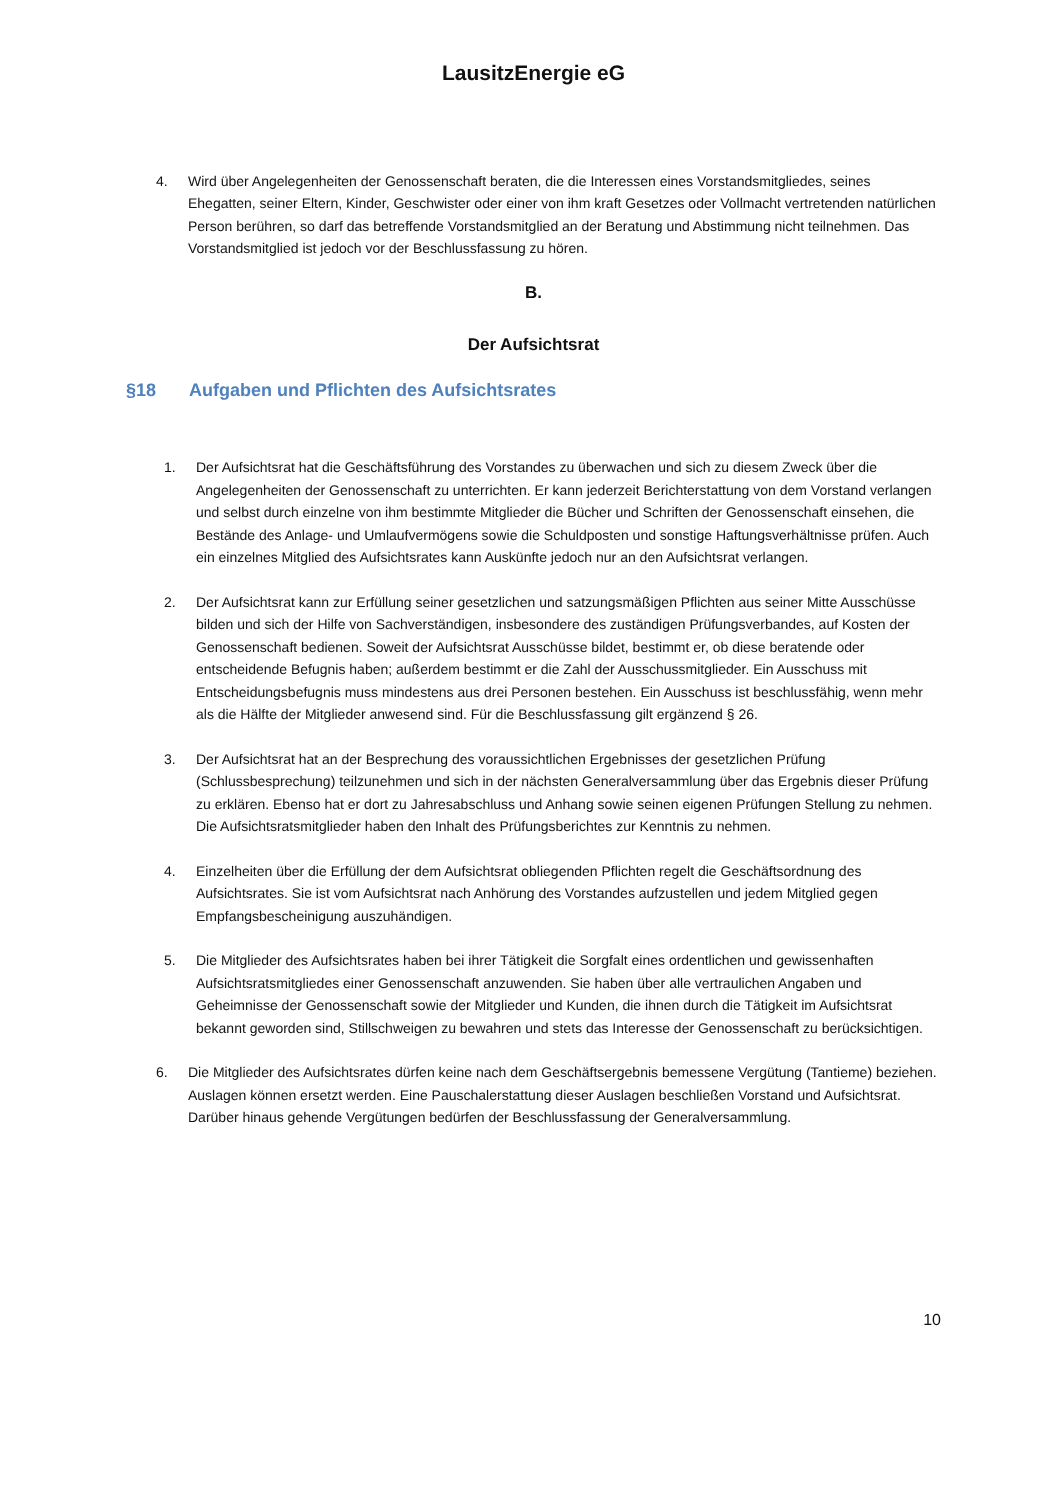LausitzEnergie eG
4. Wird über Angelegenheiten der Genossenschaft beraten, die die Interessen eines Vorstandsmitgliedes, seines Ehegatten, seiner Eltern, Kinder, Geschwister oder einer von ihm kraft Gesetzes oder Vollmacht vertretenden natürlichen Person berühren, so darf das betreffende Vorstandsmitglied an der Beratung und Abstimmung nicht teilnehmen. Das Vorstandsmitglied ist jedoch vor der Beschlussfassung zu hören.
B.
Der Aufsichtsrat
§18 Aufgaben und Pflichten des Aufsichtsrates
1. Der Aufsichtsrat hat die Geschäftsführung des Vorstandes zu überwachen und sich zu diesem Zweck über die Angelegenheiten der Genossenschaft zu unterrichten. Er kann jederzeit Berichterstattung von dem Vorstand verlangen und selbst durch einzelne von ihm bestimmte Mitglieder die Bücher und Schriften der Genossenschaft einsehen, die Bestände des Anlage- und Umlaufvermögens sowie die Schuldposten und sonstige Haftungsverhältnisse prüfen. Auch ein einzelnes Mitglied des Aufsichtsrates kann Auskünfte jedoch nur an den Aufsichtsrat verlangen.
2. Der Aufsichtsrat kann zur Erfüllung seiner gesetzlichen und satzungsmäßigen Pflichten aus seiner Mitte Ausschüsse bilden und sich der Hilfe von Sachverständigen, insbesondere des zuständigen Prüfungsverbandes, auf Kosten der Genossenschaft bedienen. Soweit der Aufsichtsrat Ausschüsse bildet, bestimmt er, ob diese beratende oder entscheidende Befugnis haben; außerdem bestimmt er die Zahl der Ausschussmitglieder. Ein Ausschuss mit Entscheidungsbefugnis muss mindestens aus drei Personen bestehen. Ein Ausschuss ist beschlussfähig, wenn mehr als die Hälfte der Mitglieder anwesend sind. Für die Beschlussfassung gilt ergänzend § 26.
3. Der Aufsichtsrat hat an der Besprechung des voraussichtlichen Ergebnisses der gesetzlichen Prüfung (Schlussbesprechung) teilzunehmen und sich in der nächsten Generalversammlung über das Ergebnis dieser Prüfung zu erklären. Ebenso hat er dort zu Jahresabschluss und Anhang sowie seinen eigenen Prüfungen Stellung zu nehmen. Die Aufsichtsratsmitglieder haben den Inhalt des Prüfungsberichtes zur Kenntnis zu nehmen.
4. Einzelheiten über die Erfüllung der dem Aufsichtsrat obliegenden Pflichten regelt die Geschäftsordnung des Aufsichtsrates. Sie ist vom Aufsichtsrat nach Anhörung des Vorstandes aufzustellen und jedem Mitglied gegen Empfangsbescheinigung auszuhändigen.
5. Die Mitglieder des Aufsichtsrates haben bei ihrer Tätigkeit die Sorgfalt eines ordentlichen und gewissenhaften Aufsichtsratsmitgliedes einer Genossenschaft anzuwenden. Sie haben über alle vertraulichen Angaben und Geheimnisse der Genossenschaft sowie der Mitglieder und Kunden, die ihnen durch die Tätigkeit im Aufsichtsrat bekannt geworden sind, Stillschweigen zu bewahren und stets das Interesse der Genossenschaft zu berücksichtigen.
6. Die Mitglieder des Aufsichtsrates dürfen keine nach dem Geschäftsergebnis bemessene Vergütung (Tantieme) beziehen. Auslagen können ersetzt werden. Eine Pauschalerstattung dieser Auslagen beschließen Vorstand und Aufsichtsrat. Darüber hinaus gehende Vergütungen bedürfen der Beschlussfassung der Generalversammlung.
10